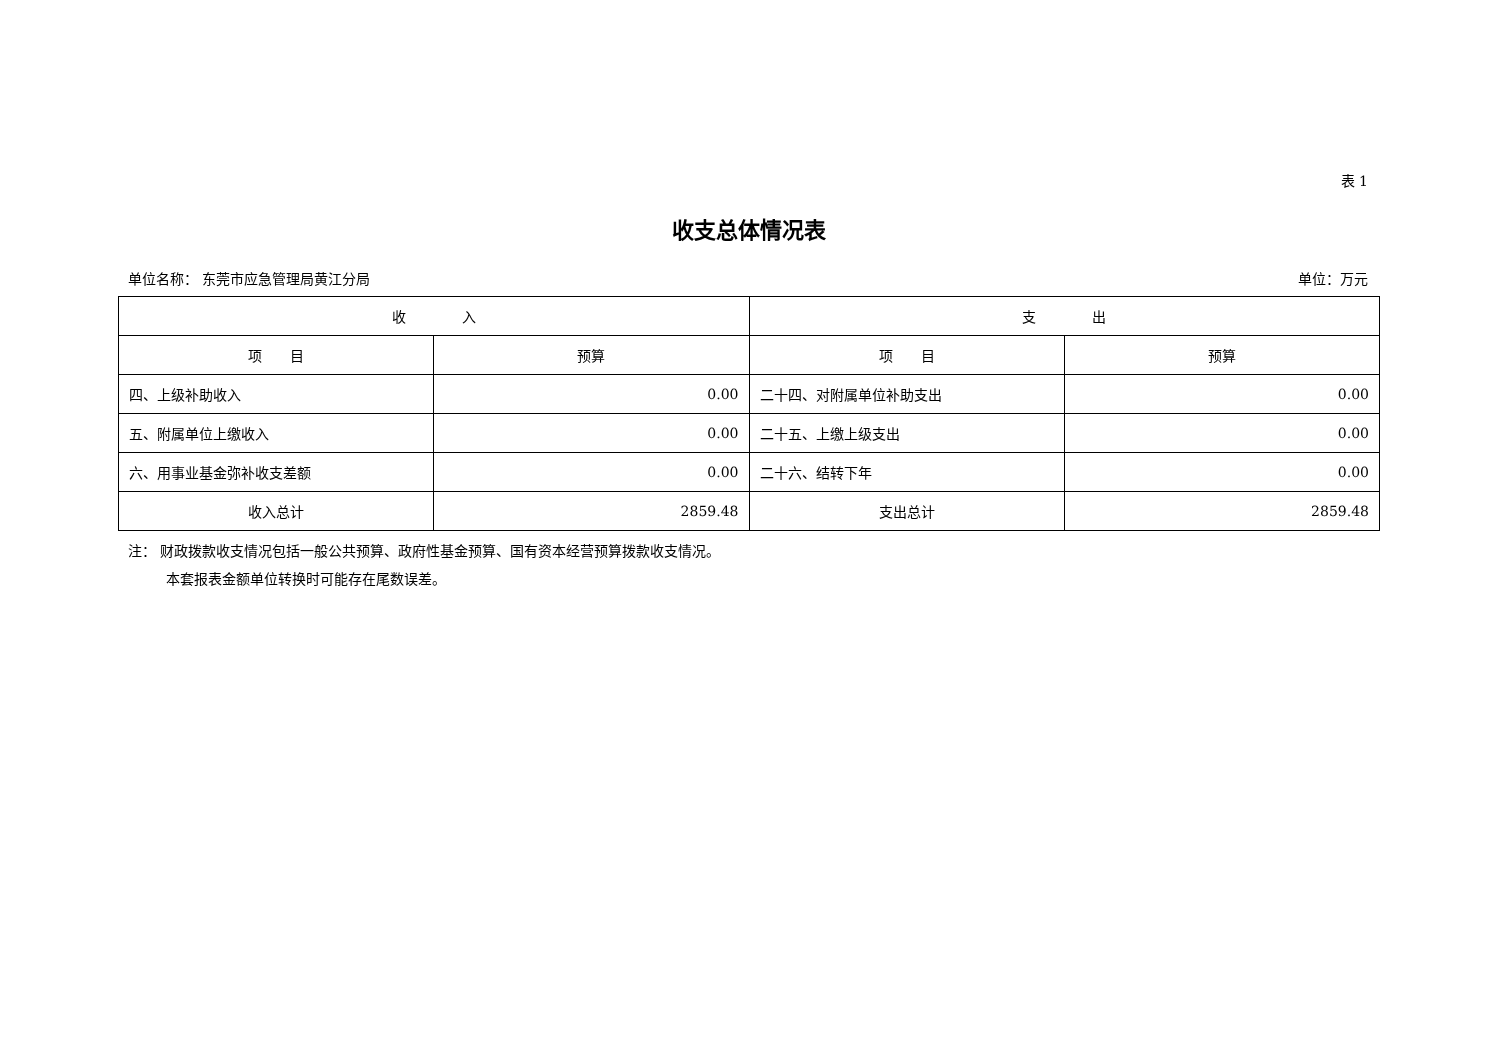表 1
收支总体情况表
单位名称： 东莞市应急管理局黄江分局 单位：万元
| 收 入 | | 支 出 | |
| --- | --- | --- | --- |
| 项 目 | 预算 | 项 目 | 预算 |
| 四、上级补助收入 | 0.00 | 二十四、对附属单位补助支出 | 0.00 |
| 五、附属单位上缴收入 | 0.00 | 二十五、上缴上级支出 | 0.00 |
| 六、用事业基金弥补收支差额 | 0.00 | 二十六、结转下年 | 0.00 |
| 收入总计 | 2859.48 | 支出总计 | 2859.48 |
注： 财政拨款收支情况包括一般公共预算、政府性基金预算、国有资本经营预算拨款收支情况。
本套报表金额单位转换时可能存在尾数误差。